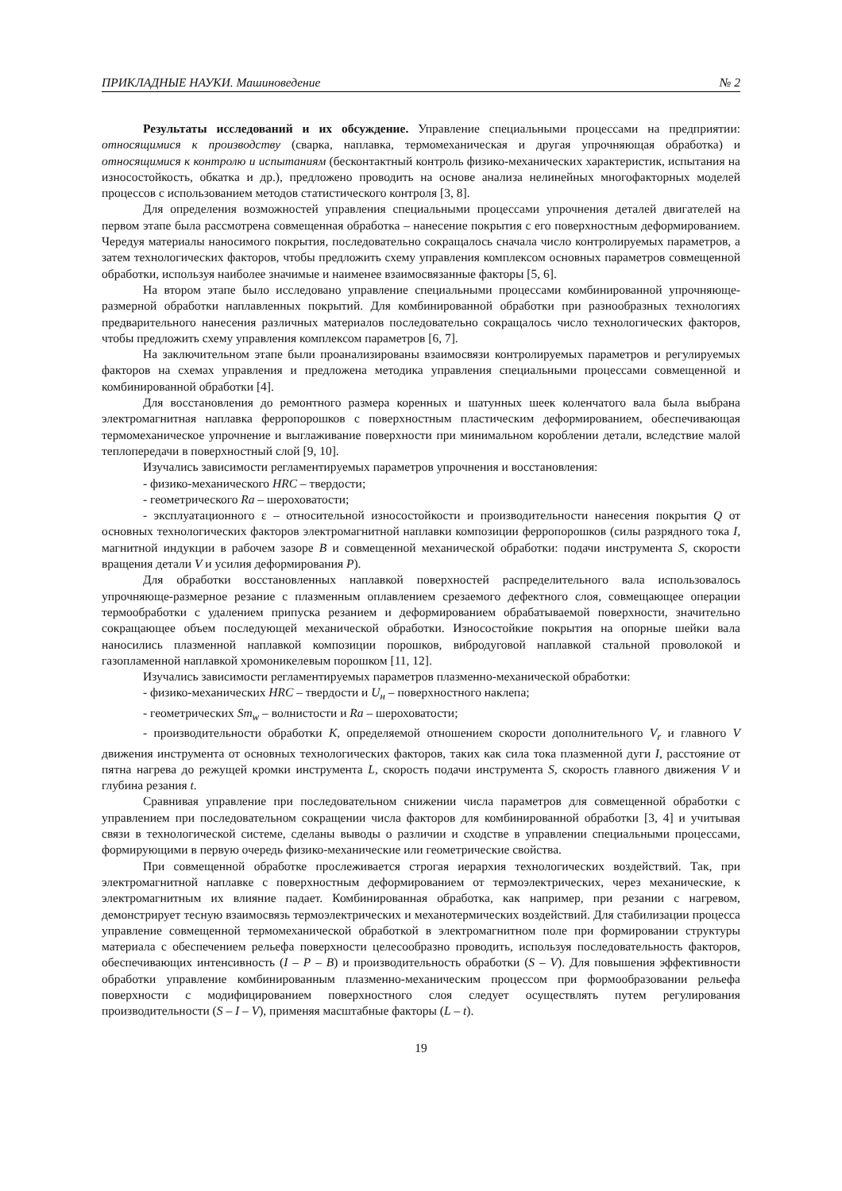ПРИКЛАДНЫЕ НАУКИ. Машиноведение № 2
Результаты исследований и их обсуждение. Управление специальными процессами на предприятии: относящимися к производству (сварка, наплавка, термомеханическая и другая упрочняющая обработка) и относящимися к контролю и испытаниям (бесконтактный контроль физико-механических характеристик, испытания на износостойкость, обкатка и др.), предложено проводить на основе анализа нелинейных многофакторных моделей процессов с использованием методов статистического контроля [3, 8].
Для определения возможностей управления специальными процессами упрочнения деталей двигателей на первом этапе была рассмотрена совмещенная обработка – нанесение покрытия с его поверхностным деформированием. Чередуя материалы наносимого покрытия, последовательно сокращалось сначала число контролируемых параметров, а затем технологических факторов, чтобы предложить схему управления комплексом основных параметров совмещенной обработки, используя наиболее значимые и наименее взаимосвязанные факторы [5, 6].
На втором этапе было исследовано управление специальными процессами комбинированной упрочняюще-размерной обработки наплавленных покрытий. Для комбинированной обработки при разнообразных технологиях предварительного нанесения различных материалов последовательно сокращалось число технологических факторов, чтобы предложить схему управления комплексом параметров [6, 7].
На заключительном этапе были проанализированы взаимосвязи контролируемых параметров и регулируемых факторов на схемах управления и предложена методика управления специальными процессами совмещенной и комбинированной обработки [4].
Для восстановления до ремонтного размера коренных и шатунных шеек коленчатого вала была выбрана электромагнитная наплавка ферропорошков с поверхностным пластическим деформированием, обеспечивающая термомеханическое упрочнение и выглаживание поверхности при минимальном короблении детали, вследствие малой теплопередачи в поверхностный слой [9, 10].
Изучались зависимости регламентируемых параметров упрочнения и восстановления:
- физико-механического HRC – твердости;
- геометрического Ra – шероховатости;
- эксплуатационного ε – относительной износостойкости и производительности нанесения покрытия Q от основных технологических факторов электромагнитной наплавки композиции ферропорошков (силы разрядного тока I, магнитной индукции в рабочем зазоре B и совмещенной механической обработки: подачи инструмента S, скорости вращения детали V и усилия деформирования P).
Для обработки восстановленных наплавкой поверхностей распределительного вала использовалось упрочняюще-размерное резание с плазменным оплавлением срезаемого дефектного слоя, совмещающее операции термообработки с удалением припуска резанием и деформированием обрабатываемой поверхности, значительно сокращающее объем последующей механической обработки. Износостойкие покрытия на опорные шейки вала наносились плазменной наплавкой композиции порошков, вибродуговой наплавкой стальной проволокой и газопламенной наплавкой хромоникелевым порошком [11, 12].
Изучались зависимости регламентируемых параметров плазменно-механической обработки:
- физико-механических HRC – твердости и U<sub>н</sub> – поверхностного наклепа;
- геометрических Sm<sub>w</sub> – волнистости и Ra – шероховатости;
- производительности обработки K, определяемой отношением скорости дополнительного V<sub>r</sub> и главного V движения инструмента от основных технологических факторов, таких как сила тока плазменной дуги I, расстояние от пятна нагрева до режущей кромки инструмента L, скорость подачи инструмента S, скорость главного движения V и глубина резания t.
Сравнивая управление при последовательном снижении числа параметров для совмещенной обработки с управлением при последовательном сокращении числа факторов для комбинированной обработки [3, 4] и учитывая связи в технологической системе, сделаны выводы о различии и сходстве в управлении специальными процессами, формирующими в первую очередь физико-механические или геометрические свойства.
При совмещенной обработке прослеживается строгая иерархия технологических воздействий. Так, при электромагнитной наплавке с поверхностным деформированием от термоэлектрических, через механические, к электромагнитным их влияние падает. Комбинированная обработка, как например, при резании с нагревом, демонстрирует тесную взаимосвязь термоэлектрических и механотермических воздействий. Для стабилизации процесса управление совмещенной термомеханической обработкой в электромагнитном поле при формировании структуры материала с обеспечением рельефа поверхности целесообразно проводить, используя последовательность факторов, обеспечивающих интенсивность (I – P – B) и производительность обработки (S – V). Для повышения эффективности обработки управление комбинированным плазменно-механическим процессом при формообразовании рельефа поверхности с модифицированием поверхностного слоя следует осуществлять путем регулирования производительности (S – I – V), применяя масштабные факторы (L – t).
19